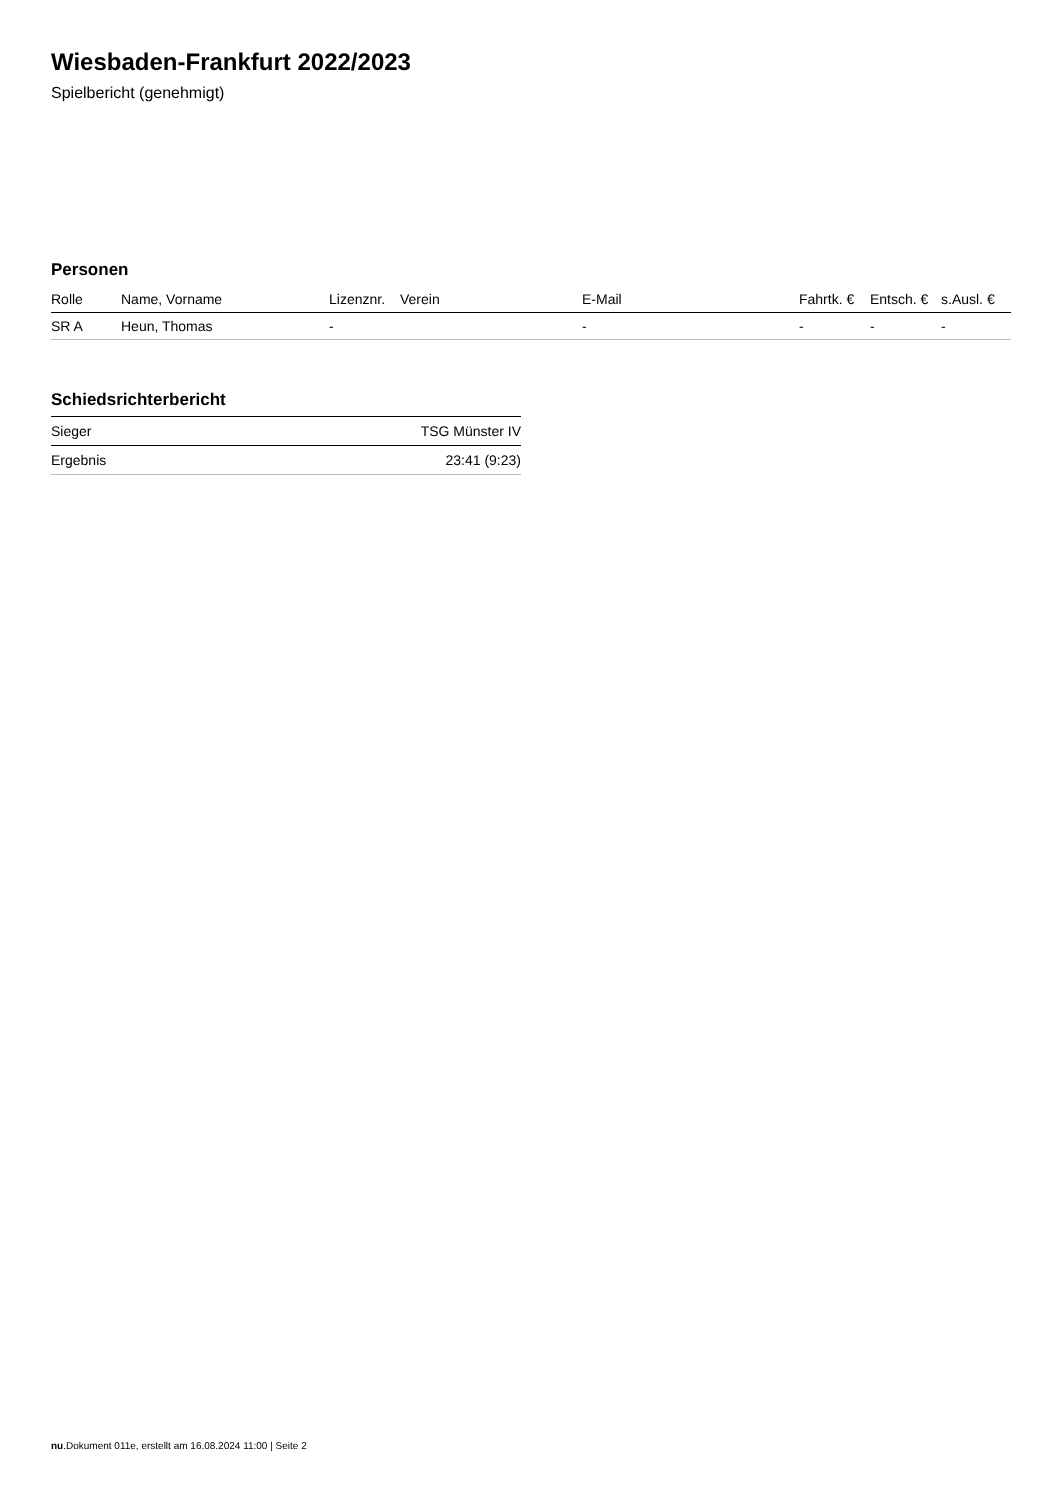Wiesbaden-Frankfurt 2022/2023
Spielbericht (genehmigt)
Personen
| Rolle | Name, Vorname | Lizenznr. | Verein | E-Mail | Fahrtk. € | Entsch. € | s.Ausl. € |
| --- | --- | --- | --- | --- | --- | --- | --- |
| SR A | Heun, Thomas | - | | - | - | - | - |
Schiedsrichterbericht
| Sieger | TSG Münster IV |
| Ergebnis | 23:41 (9:23) |
nu.Dokument 011e, erstellt am 16.08.2024 11:00 | Seite 2